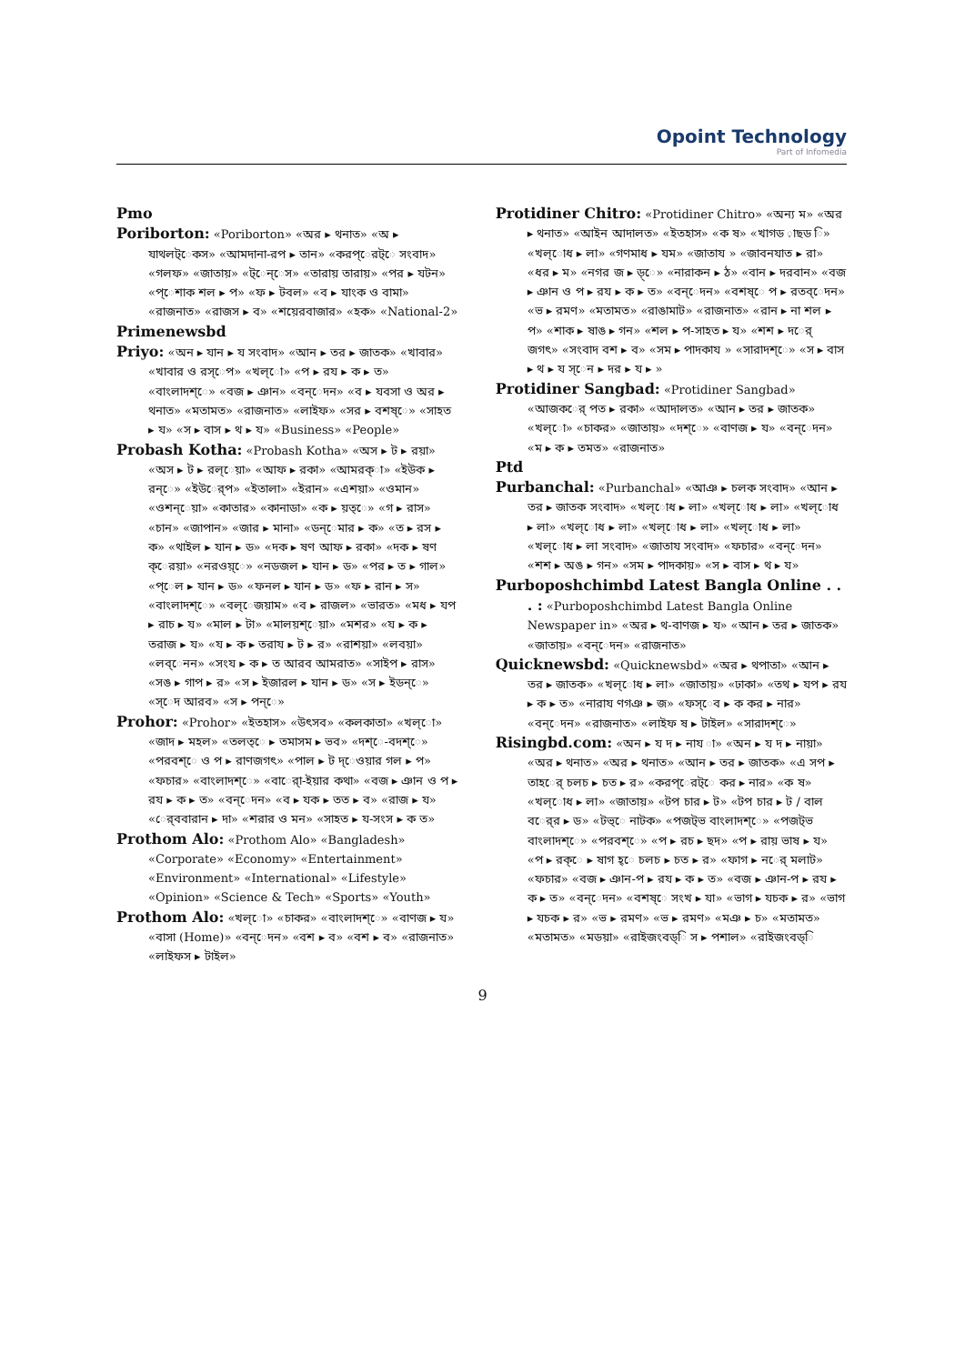Opoint Technology
Part of Infomedia
Pmo
Poriborton: «Poriborton» «অর ▸ থনাত» «অ ▸ যাথলট্েকস» «আমদানা-রপ ▸ তান» «করপ্েরট্ে সংবাদ» «গলফ» «জাতায়» «ট্েন্েস» «তারায় তারায়» «পর ▸ যটন» «প্েশাক শল ▸ প» «ফ ▸ টবল» «ব ▸ যাংক ও বামা» «রাজনাত» «রাজস ▸ ব» «শয়েরবাজার» «হক» «National-2»
Primenewsbd
Priyo: «অন ▸ যান ▸ য সংবাদ» «আন ▸ তর ▸ জাতক» «খাবার» «খাবার ও রস্েপ» «খল্ো» «প ▸ রয ▸ ক ▸ ত» «বাংলাদশ্ে» «বজ ▸ ঞান» «বন্েদন» «ব ▸ যবসা ও অর ▸ থনাত» «মতামত» «রাজনাত» «লাইফ» «সর ▸ বশষ্ে» «সাহত ▸ য» «স ▸ বাস ▸ থ ▸ য» «Business» «People»
Probash Kotha: «Probash Kotha» «অস ▸ ট ▸ রয়া» «অস ▸ ট ▸ রল্েয়া» «আফ ▸ রকা» «আমরক্া» «ইউক ▸ রন্ে» «ইউর্েপ» «ইতালা» «ইরান» «এশয়া» «ওমান» «ওশন্েয়া» «কাতার» «কানাডা» «ক ▸ য়ত্ে» «গ ▸ রাস» «চান» «জাপান» «জার ▸ মানা» «ডন্েমার ▸ ক» «ত ▸ রস ▸ ক» «থাইল ▸ যান ▸ ড» «দক ▸ ষণ আফ ▸ রকা» «দক ▸ ষণ ক্েরয়া» «নরওয়্ে» «নডজল ▸ যান ▸ ড» «পর ▸ ত ▸ গাল» «প্েল ▸ যান ▸ ড» «ফনল ▸ যান ▸ ড» «ফ ▸ রান ▸ স» «বাংলাদশ্ে» «বল্েজয়াম» «ব ▸ রাজল» «ভারত» «মধ ▸ যপ ▸ রাচ ▸ য» «মাল ▸ টা» «মালয়শ্েয়া» «মশর» «য ▸ ক ▸ তরাজ ▸ য» «য ▸ ক ▸ তরায ▸ ট ▸ র» «রাশয়া» «লবয়া» «লব্েনন» «সংয ▸ ক ▸ ত আরব আমরাত» «সাইপ ▸ রাস» «সঙ ▸ গাপ ▸ র» «স ▸ ইজারল ▸ যান ▸ ড» «স ▸ ইডন্ে» «স্েদ আরব» «স ▸ পন্ে»
Prohor: «Prohor» «ইতহাস» «উৎসব» «কলকাতা» «খল্ো» «জাদ ▸ মহল» «তলত্ে ▸ তমাসম ▸ ভব» «দশ্ে-বদশ্ে» «পরবশ্ে ও প ▸ রাণজগৎ» «পাল ▸ ট দ্েওয়ার গল ▸ প» «ফচার» «বাংলাদশ্ে» «বার্ো-ইয়ার কথা» «বজ ▸ ঞান ও প ▸ রয ▸ ক ▸ ত» «বন্েদন» «ব ▸ যক ▸ তত ▸ ব» «রাজ ▸ য» «র্েববারান ▸ দা» «শরার ও মন» «সাহত ▸ য-সংস ▸ ক ত»
Prothom Alo: «Prothom Alo» «Bangladesh» «Corporate» «Economy» «Entertainment» «Environment» «International» «Lifestyle» «Opinion» «Science & Tech» «Sports» «Youth»
Prothom Alo: «খল্ো» «চাকর» «বাংলাদশ্ে» «বাণজ ▸ য» «বাসা (Home)» «বন্েদন» «বশ ▸ ব» «বশ ▸ ব» «রাজনাত» «লাইফস ▸ টাইল»
Protidiner Chitro: «Protidiner Chitro» «অন্য ম» «অর ▸ থনাত» «আইন আদালত» «ইতহাস» «ক ষ» «খাগড ়াছড ি» «খল্োধ ▸ লা» «গণমাধ ▸ যম» «জাতায » «জাবনযাত ▸ রা» «ধর ▸ ম» «নগর জ ▸ ড়্ে» «নারাকন ▸ ঠ» «বান ▸ দরবান» «বজ ▸ ঞান ও প ▸ রয ▸ ক ▸ ত» «বন্েদন» «বশষ্ে প ▸ রতব্েদন» «ভ ▸ রমণ» «মতামত» «রাঙামাট» «রাজনাত» «রান ▸ না শল ▸ প» «শাক ▸ ষাঙ ▸ গন» «শল ▸ প-সাহত ▸ য» «শশ ▸ দর্ে জগৎ» «সংবাদ বশ ▸ ব» «সম ▸ পাদকায » «সারাদশ্ে» «স ▸ বাস ▸ থ ▸ য স্েন ▸ দর ▸ য ▸ »
Protidiner Sangbad: «Protidiner Sangbad» «আজকর্ে পত ▸ রকা» «আদালত» «আন ▸ তর ▸ জাতক» «খল্ো» «চাকর» «জাতায়» «দশ্ে» «বাণজ ▸ য» «বন্েদন» «ম ▸ ক ▸ তমত» «রাজনাত»
Ptd
Purbanchal: «Purbanchal» «আঞ ▸ চলক সংবাদ» «আন ▸ তর ▸ জাতক সংবাদ» «খল্োধ ▸ লা» «খল্োধ ▸ লা» «খল্োধ ▸ লা» «খল্োধ ▸ লা» «খল্োধ ▸ লা» «খল্োধ ▸ লা» «খল্োধ ▸ লা সংবাদ» «জাতায সংবাদ» «ফচার» «বন্েদন» «শশ ▸ অঙ ▸ গন» «সম ▸ পাদকায়» «স ▸ বাস ▸ থ ▸ য»
Purboposhchimbd Latest Bangla Online . . . : «Purboposhchimbd Latest Bangla Online Newspaper in» «অর ▸ থ-বাণজ ▸ য» «আন ▸ তর ▸ জাতক» «জাতায়» «বন্েদন» «রাজনাত»
Quicknewsbd: «Quicknewsbd» «অর ▸ থপাতা» «আন ▸ তর ▸ জাতক» «খল্োধ ▸ লা» «জাতায়» «ঢাকা» «তথ ▸ যপ ▸ রয ▸ ক ▸ ত» «নারায ণগঞ ▸ জ» «ফস্েব ▸ ক কর ▸ নার» «বন্েদন» «রাজনাত» «লাইফ ষ ▸ টাইল» «সারাদশ্ে»
Risingbd.com: «অন ▸ য দ ▸ নায া» «অন ▸ য দ ▸ নায়া» «অর ▸ থনাত» «অর ▸ থনাত» «আন ▸ তর ▸ জাতক» «এ সপ ▸ তাহর্ে চলচ ▸ চত ▸ র» «করপ্েরট্ে কর ▸ নার» «ক ষ» «খল্োধ ▸ লা» «জাতায়» «টপ চার ▸ ট» «টপ চার ▸ ট / বাল বর্ের ▸ ড» «টভ্ে নাটক» «পজট্ভ বাংলাদশ্ে» «পজট্ভ বাংলাদশ্ে» «পরবশ্ে» «প ▸ রচ ▸ ছদ» «প ▸ রায় ভাষ ▸ য» «প ▸ রক্ে ▸ ষাগ হ্ে চলচ ▸ চত ▸ র» «ফাগ ▸ নর্ে মলাট» «ফচার» «বজ ▸ ঞান-প ▸ রয ▸ ক ▸ ত» «বজ ▸ ঞান-প ▸ রয ▸ ক ▸ ত» «বন্েদন» «বশষ্ে সংখ ▸ যা» «ভাগ ▸ যচক ▸ র» «ভাগ ▸ যচক ▸ র» «ভ ▸ রমণ» «ভ ▸ রমণ» «মঞ ▸ চ» «মতামত» «মতামত» «মডয়া» «রাইজংবড্ি স ▸ পশাল» «রাইজংবড্ি
9